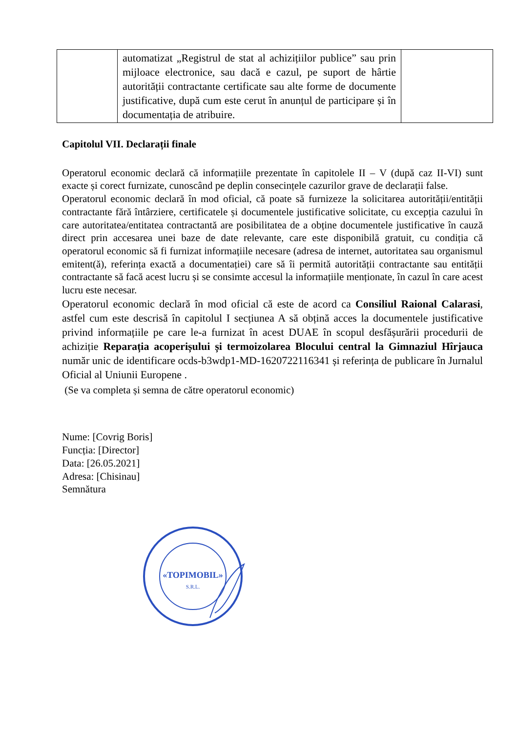| | automatizat „Registrul de stat al achizițiilor publice” sau prin mijloace electronice, sau dacă e cazul, pe suport de hârtie autorității contractante certificate sau alte forme de documente justificative, după cum este cerut în anunțul de participare și în documentația de atribuire. | |
Capitolul VII. Declarații finale
Operatorul economic declară că informațiile prezentate în capitolele II – V (după caz II-VI) sunt exacte și corect furnizate, cunoscând pe deplin consecințele cazurilor grave de declarații false.
Operatorul economic declară în mod oficial, că poate să furnizeze la solicitarea autorității/entității contractante fără întârziere, certificatele și documentele justificative solicitate, cu excepția cazului în care autoritatea/entitatea contractantă are posibilitatea de a obține documentele justificative în cauză direct prin accesarea unei baze de date relevante, care este disponibilă gratuit, cu condiția că operatorul economic să fi furnizat informațiile necesare (adresa de internet, autoritatea sau organismul emitent(ă), referința exactă a documentației) care să îi permită autorității contractante sau entității contractante să facă acest lucru și se consimte accesul la informațiile menționate, în cazul în care acest lucru este necesar.
Operatorul economic declară în mod oficial că este de acord ca Consiliul Raional Calarasi, astfel cum este descrisă în capitolul I secțiunea A să obțină acces la documentele justificative privind informațiile pe care le-a furnizat în acest DUAE în scopul desfășurării procedurii de achiziție Reparația acoperișului și termoizolarea Blocului central la Gimnaziul Hîrjauca număr unic de identificare ocds-b3wdp1-MD-1620722116341 și referința de publicare în Jurnalul Oficial al Uniunii Europene .
(Se va completa și semna de către operatorul economic)
Nume: [Covrig Boris]
Funcția: [Director]
Data: [26.05.2021]
Adresa: [Chisinau]
Semnătura
«TOPIMOBIL»
S.R.L.